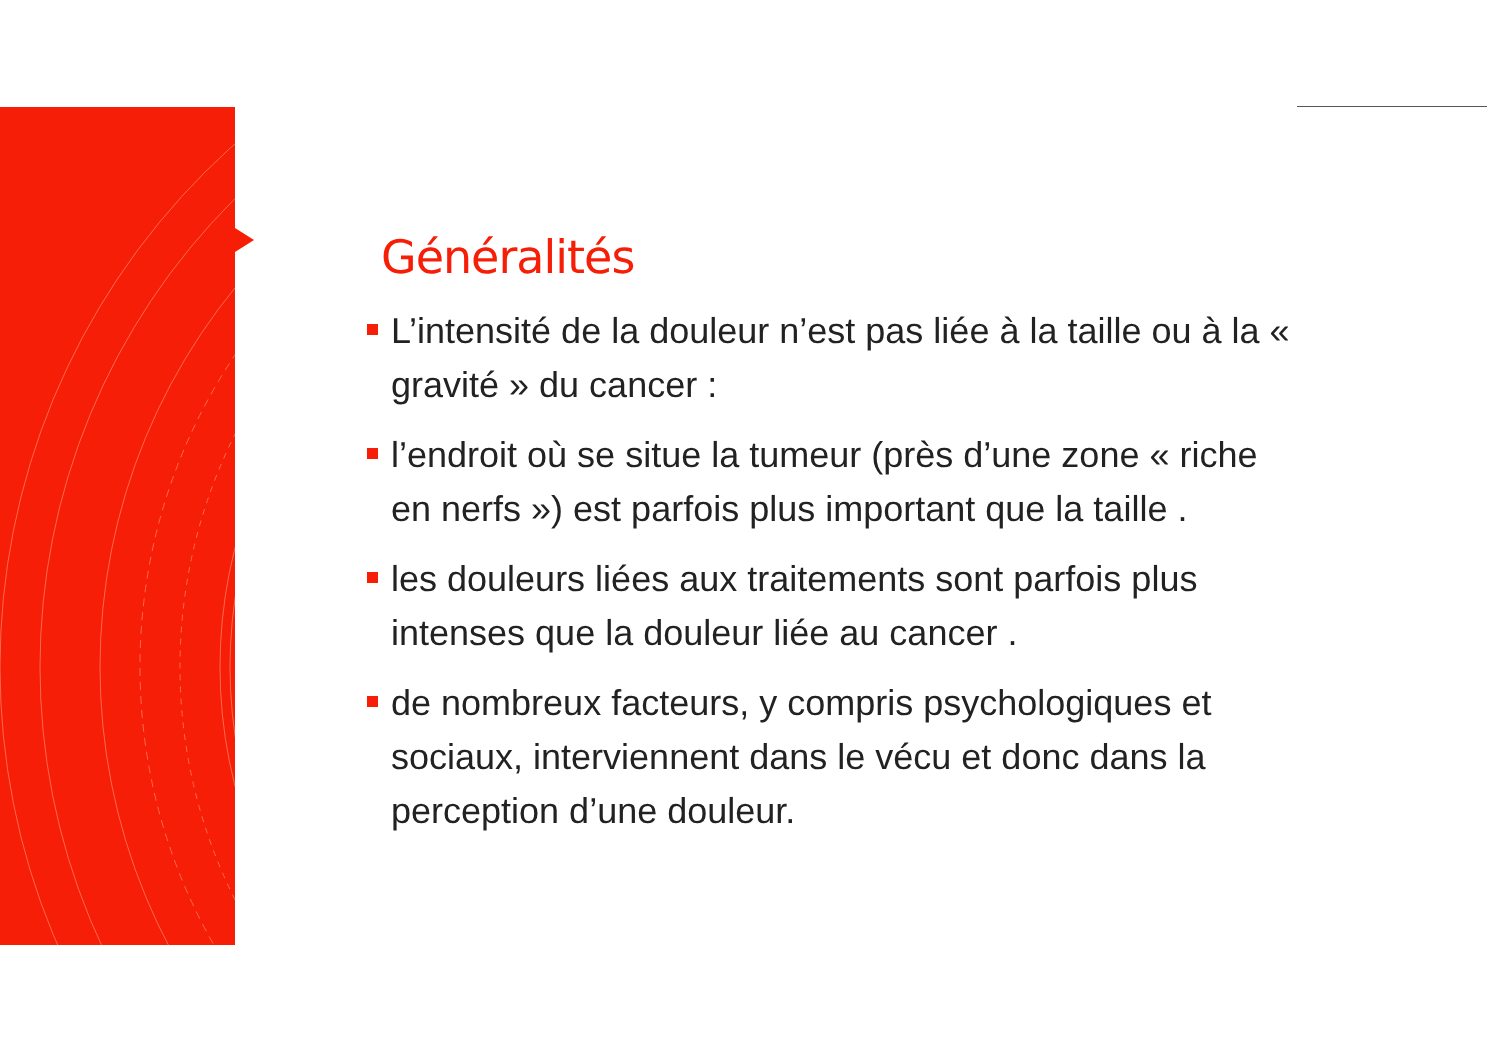Généralités
L’intensité de la douleur n’est pas liée à la taille ou à la « gravité » du cancer :
l’endroit où se situe la tumeur (près d’une zone « riche en nerfs ») est parfois plus important que la taille .
les douleurs liées aux traitements sont parfois plus intenses que la douleur liée au cancer .
de nombreux facteurs, y compris psychologiques et sociaux, interviennent dans le vécu et donc dans la perception d’une douleur.